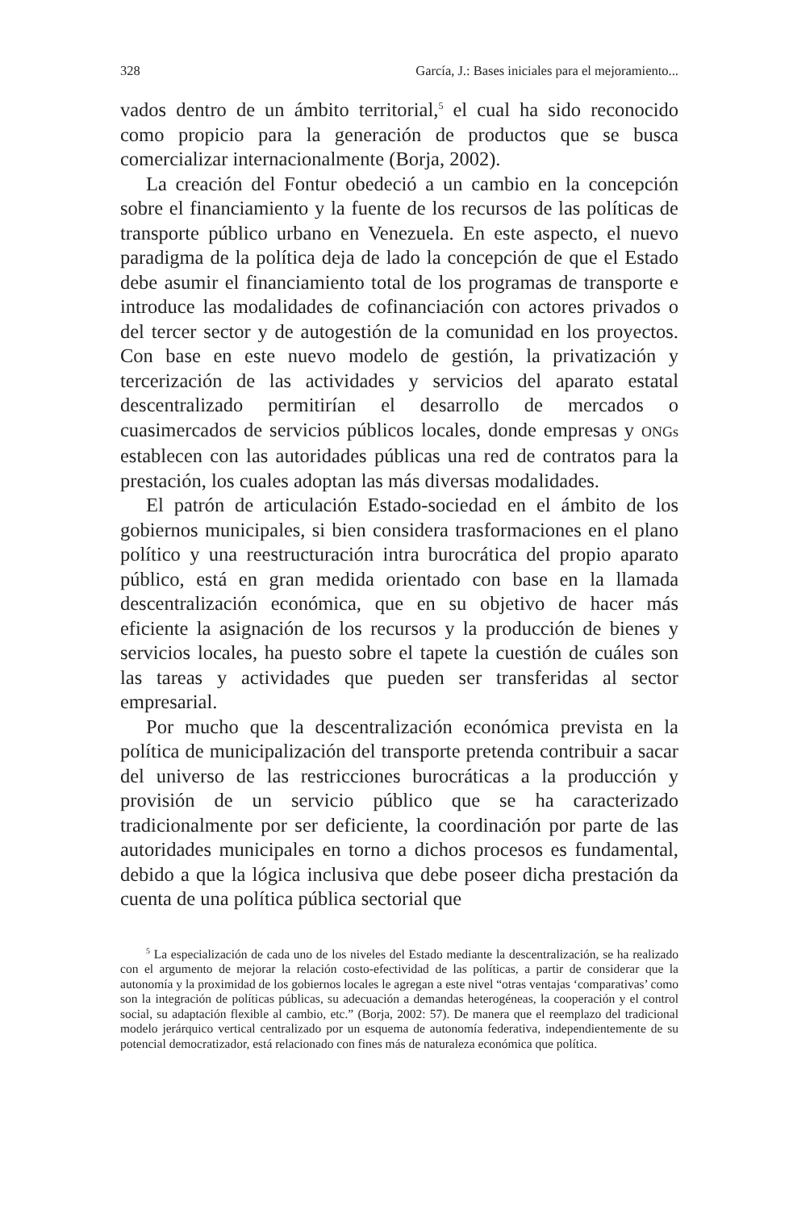328 García, J.: Bases iniciales para el mejoramiento...
vados dentro de un ámbito territorial,<sup>5</sup> el cual ha sido reconocido como propicio para la generación de productos que se busca comercializar internacionalmente (Borja, 2002).
La creación del Fontur obedeció a un cambio en la concepción sobre el financiamiento y la fuente de los recursos de las políticas de transporte público urbano en Venezuela. En este aspecto, el nuevo paradigma de la política deja de lado la concepción de que el Estado debe asumir el financiamiento total de los programas de transporte e introduce las modalidades de cofinanciación con actores privados o del tercer sector y de autogestión de la comunidad en los proyectos. Con base en este nuevo modelo de gestión, la privatización y tercerización de las actividades y servicios del aparato estatal descentralizado permitirían el desarrollo de mercados o cuasimercados de servicios públicos locales, donde empresas y ONGs establecen con las autoridades públicas una red de contratos para la prestación, los cuales adoptan las más diversas modalidades.
El patrón de articulación Estado-sociedad en el ámbito de los gobiernos municipales, si bien considera trasformaciones en el plano político y una reestructuración intra burocrática del propio aparato público, está en gran medida orientado con base en la llamada descentralización económica, que en su objetivo de hacer más eficiente la asignación de los recursos y la producción de bienes y servicios locales, ha puesto sobre el tapete la cuestión de cuáles son las tareas y actividades que pueden ser transferidas al sector empresarial.
Por mucho que la descentralización económica prevista en la política de municipalización del transporte pretenda contribuir a sacar del universo de las restricciones burocráticas a la producción y provisión de un servicio público que se ha caracterizado tradicionalmente por ser deficiente, la coordinación por parte de las autoridades municipales en torno a dichos procesos es fundamental, debido a que la lógica inclusiva que debe poseer dicha prestación da cuenta de una política pública sectorial que
<sup>5</sup> La especialización de cada uno de los niveles del Estado mediante la descentralización, se ha realizado con el argumento de mejorar la relación costo-efectividad de las políticas, a partir de considerar que la autonomía y la proximidad de los gobiernos locales le agregan a este nivel “otras ventajas ‘comparativas’ como son la integración de políticas públicas, su adecuación a demandas heterogéneas, la cooperación y el control social, su adaptación flexible al cambio, etc.” (Borja, 2002: 57). De manera que el reemplazo del tradicional modelo jerárquico vertical centralizado por un esquema de autonomía federativa, independientemente de su potencial democratizador, está relacionado con fines más de naturaleza económica que política.